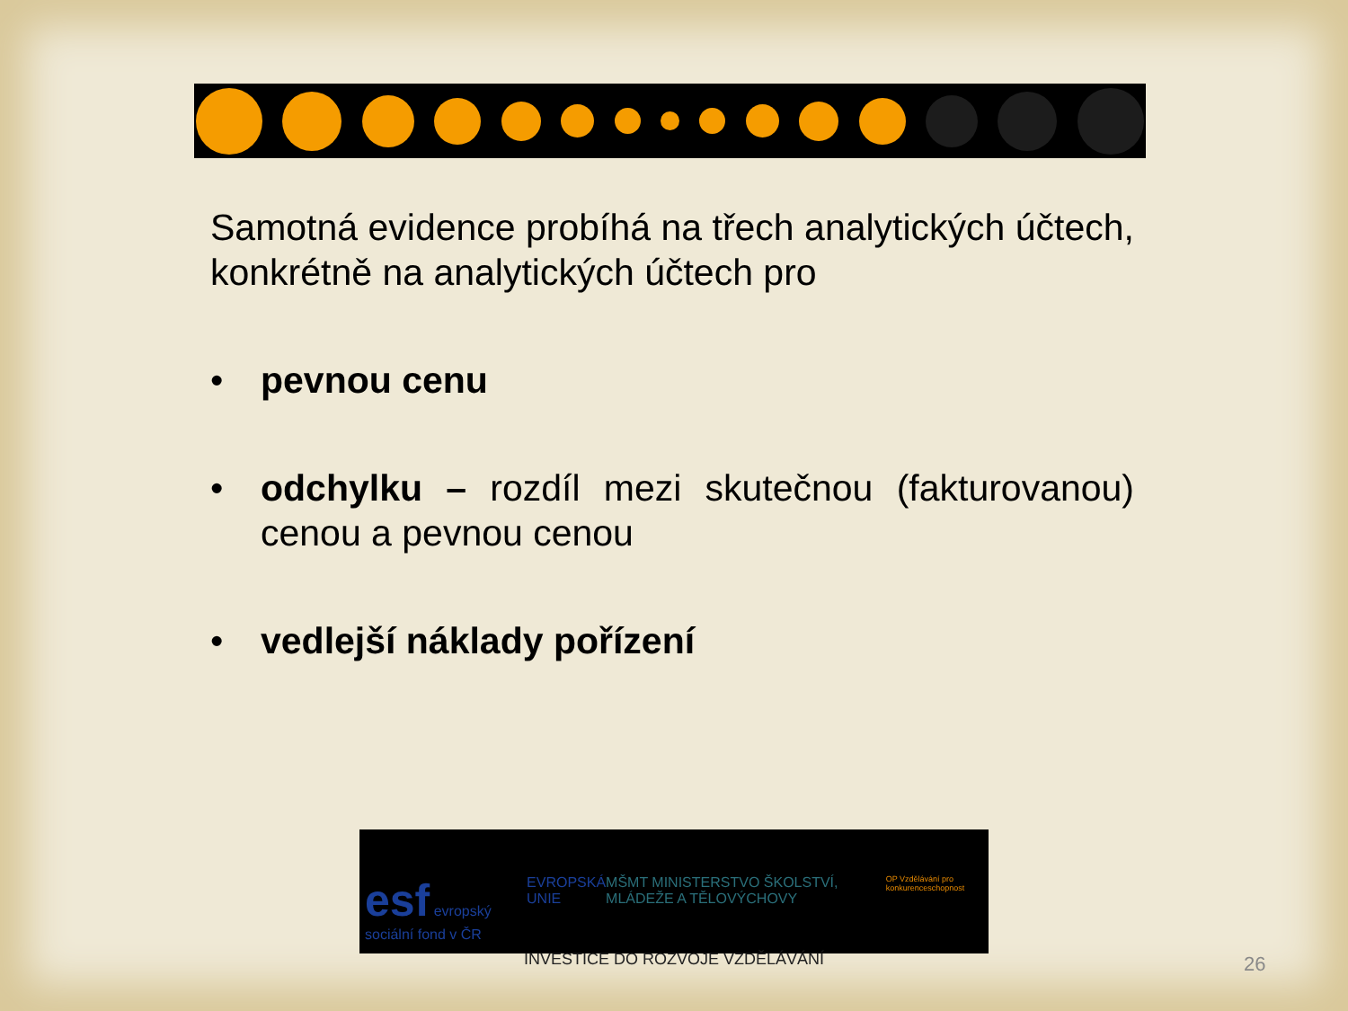Samotná evidence probíhá na třech analytických účtech, konkrétně na analytických účtech pro
• pevnou cenu
• odchylku – rozdíl mezi skutečnou (fakturovanou) cenou a pevnou cenou
• vedlejší náklady pořízení
esf evropský sociální fond v ČR EVROPSKÁ UNIE MŠMT MINISTERSTVO ŠKOLSTVÍ, MLÁDEŽE A TĚLOVÝCHOVY OP Vzdělávání pro konkurenceschopnost
INVESTICE DO ROZVOJE VZDĚLÁVÁNÍ
26